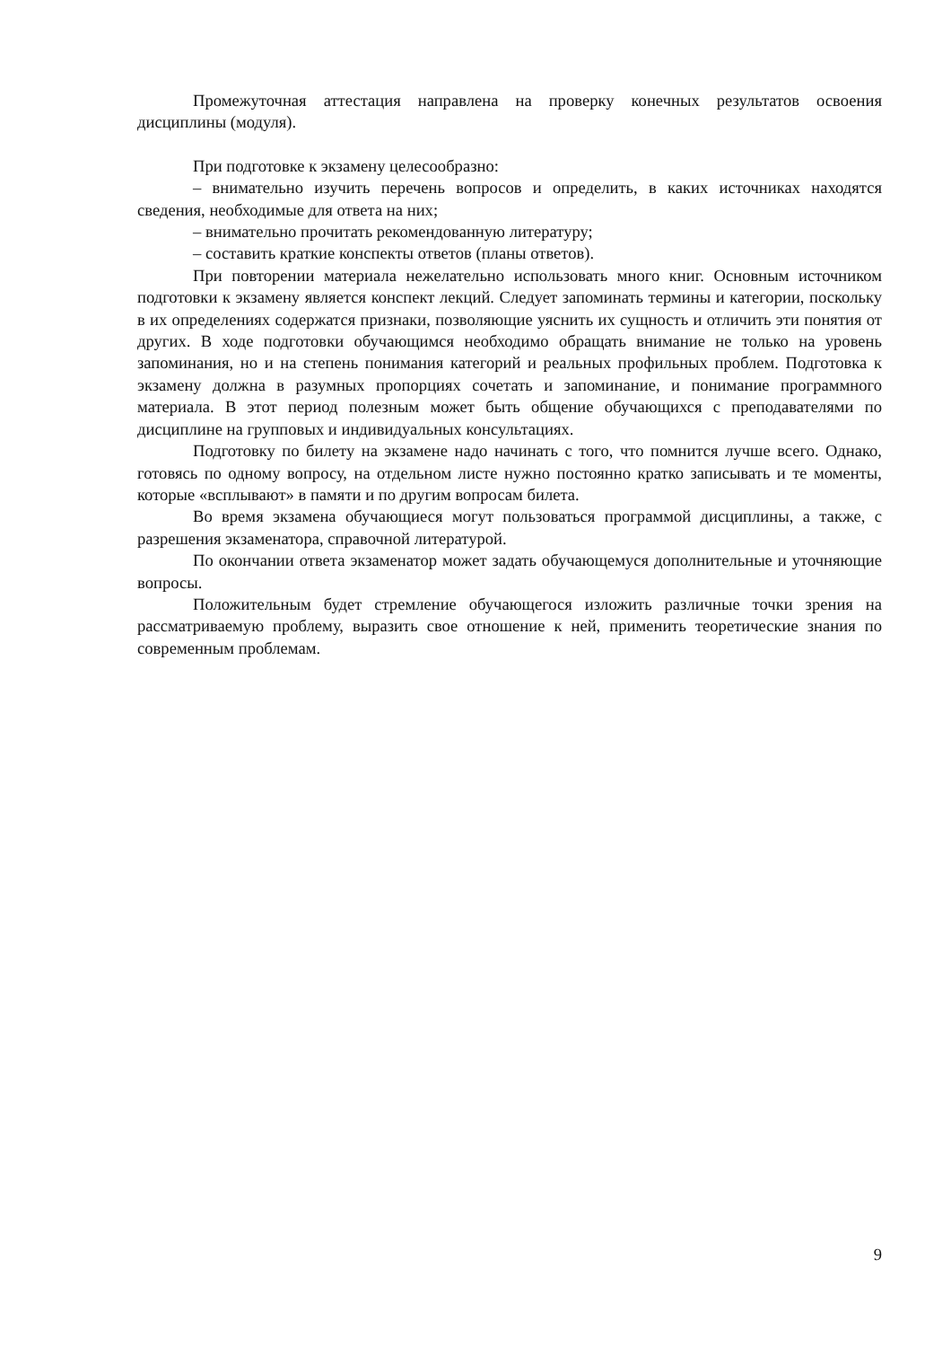Промежуточная аттестация направлена на проверку конечных результатов освоения дисциплины (модуля).
При подготовке к экзамену целесообразно:
– внимательно изучить перечень вопросов и определить, в каких источниках находятся сведения, необходимые для ответа на них;
– внимательно прочитать рекомендованную литературу;
– составить краткие конспекты ответов (планы ответов).
При повторении материала нежелательно использовать много книг. Основным источником подготовки к экзамену является конспект лекций. Следует запоминать термины и категории, поскольку в их определениях содержатся признаки, позволяющие уяснить их сущность и отличить эти понятия от других. В ходе подготовки обучающимся необходимо обращать внимание не только на уровень запоминания, но и на степень понимания категорий и реальных профильных проблем. Подготовка к экзамену должна в разумных пропорциях сочетать и запоминание, и понимание программного материала. В этот период полезным может быть общение обучающихся с преподавателями по дисциплине на групповых и индивидуальных консультациях.
Подготовку по билету на экзамене надо начинать с того, что помнится лучше всего. Однако, готовясь по одному вопросу, на отдельном листе нужно постоянно кратко записывать и те моменты, которые «всплывают» в памяти и по другим вопросам билета.
Во время экзамена обучающиеся могут пользоваться программой дисциплины, а также, с разрешения экзаменатора, справочной литературой.
По окончании ответа экзаменатор может задать обучающемуся дополнительные и уточняющие вопросы.
Положительным будет стремление обучающегося изложить различные точки зрения на рассматриваемую проблему, выразить свое отношение к ней, применить теоретические знания по современным проблемам.
9